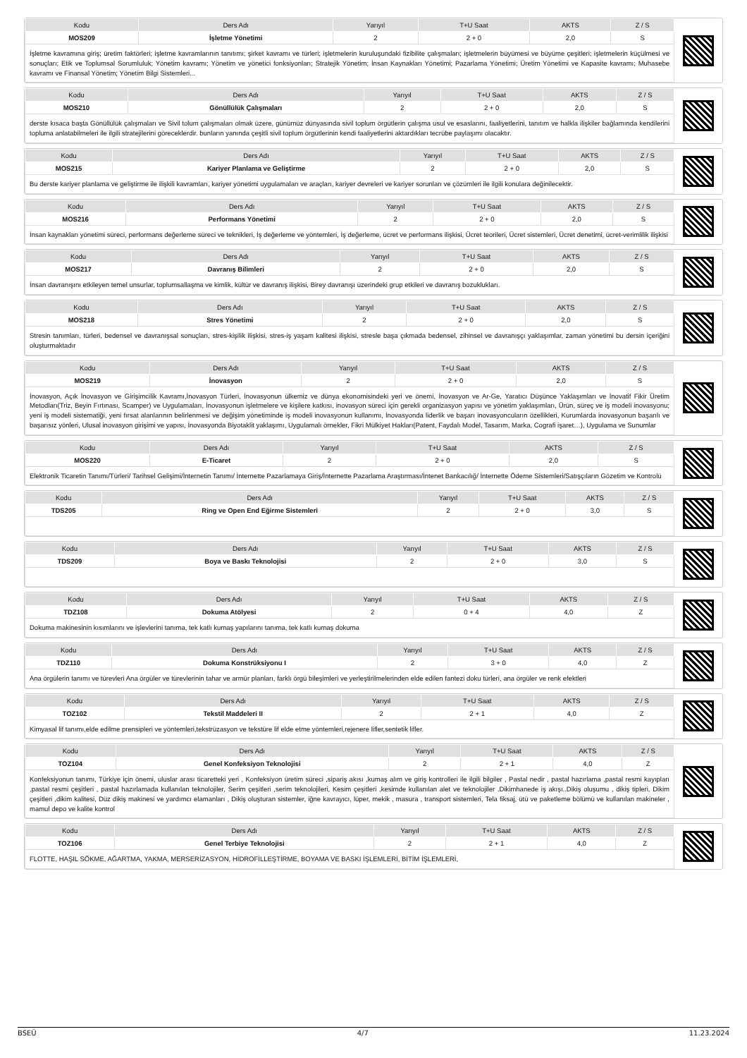| Kodu | Ders Adı | Yarıyıl | T+U Saat | AKTS | Z / S |
| --- | --- | --- | --- | --- | --- |
| MOS209 | İşletme Yönetimi | 2 | 2 + 0 | 2,0 | S |
| İşletme kavramına giriş; üretim faktörleri; işletme kavramlarının tanıtımı; şirket kavramı ve türleri; işletmelerin kuruluşundaki fizibilite çalışmaları; işletmelerin büyümesi ve büyüme çeşitleri; işletmelerin küçülmesi ve sonuçları; Etik ve Toplumsal Sorumluluk; Yönetim kavramı; Yönetim ve yönetici fonksiyonları; Stratejik Yönetim; İnsan Kaynakları Yönetimi; Pazarlama Yönetimi; Üretim Yönetimi ve Kapasite kavramı; Muhasebe kavramı ve Finansal Yönetim; Yönetim Bilgi Sistemleri... | | | | | |
| Kodu | Ders Adı | Yarıyıl | T+U Saat | AKTS | Z / S |
| --- | --- | --- | --- | --- | --- |
| MOS210 | Gönüllülük Çalışmaları | 2 | 2 + 0 | 2,0 | S |
| derste kısaca başta Gönüllülük çalışmaları ve Sivil tolum çalışmaları olmak üzere, günümüz dünyasında sivil toplum örgütlerin çalışma usul ve esaslarını, faaliyetlerini, tanıtım ve halkla ilişkiler bağlamında kendilerini topluma anlatabilmeleri ile ilgili stratejilerini göreceklerdir. bunların yanında çeşitli sivil toplum örgütlerinin kendi faaliyetlerini aktardıkları tecrübe paylaşımı olacaktır. | | | | | |
| Kodu | Ders Adı | Yarıyıl | T+U Saat | AKTS | Z / S |
| --- | --- | --- | --- | --- | --- |
| MOS215 | Kariyer Planlama ve Geliştirme | 2 | 2 + 0 | 2,0 | S |
| Bu derste kariyer planlama ve geliştirme ile ilişkili kavramları, kariyer yönetimi uygulamaları ve araçları, kariyer devreleri ve kariyer sorunları ve çözümleri ile ilgili konulara değinilecektir. | | | | | |
| Kodu | Ders Adı | Yarıyıl | T+U Saat | AKTS | Z / S |
| --- | --- | --- | --- | --- | --- |
| MOS216 | Performans Yönetimi | 2 | 2 + 0 | 2,0 | S |
| İnsan kaynakları yönetimi süreci, performans değerleme süreci ve teknikleri, İş değerleme ve yöntemleri, İş değerleme, ücret ve performans ilişkisi, Ücret teorileri, Ücret sistemleri, Ücret denetimi, ücret-verimlilik ilişkisi | | | | | |
| Kodu | Ders Adı | Yarıyıl | T+U Saat | AKTS | Z / S |
| --- | --- | --- | --- | --- | --- |
| MOS217 | Davranış Bilimleri | 2 | 2 + 0 | 2,0 | S |
| İnsan davranışını etkileyen temel unsurlar, toplumsallaşma ve kimlik, kültür ve davranış ilişkisi, Birey davranışı üzerindeki grup etkileri ve davranış bozuklukları. | | | | | |
| Kodu | Ders Adı | Yarıyıl | T+U Saat | AKTS | Z / S |
| --- | --- | --- | --- | --- | --- |
| MOS218 | Stres Yönetimi | 2 | 2 + 0 | 2,0 | S |
| Stresin tanımları, türleri, bedensel ve davranışsal sonuçları, stres-kişilik ilişkisi, stres-iş yaşam kalitesi ilişkisi, stresle başa çıkmada bedensel, zihinsel ve davranışçı yaklaşımlar, zaman yönetimi bu dersin içeriğini oluşturmaktadır | | | | | |
| Kodu | Ders Adı | Yarıyıl | T+U Saat | AKTS | Z / S |
| --- | --- | --- | --- | --- | --- |
| MOS219 | İnovasyon | 2 | 2 + 0 | 2,0 | S |
| İnovasyon, Açık İnovasyon ve Girişimcilik Kavramı,İnovasyon Türleri, İnovasyonun ülkemiz ve dünya ekonomisindeki yeri ve önemi, İnovasyon ve Ar-Ge, Yaratıcı Düşünce Yaklaşımları ve İnovatif Fikir Üretim Metodları(Triz, Beyin Fırtınası, Scamper) ve Uygulamaları, İnovasyonun işletmelere ve kişilere katkısı, inovasyon süreci için gerekli organizasyon yapısı ve yönetim yaklaşımları, Ürün, süreç ve iş modeli inovasyonu; yeni iş modeli sistematiği, yeni fırsat alanlarının belirlenmesi ve değişim yönetiminde iş modeli inovasyonun kullanımı, İnovasyonda liderlik ve başarı inovasyoncuların özellikleri, Kurumlarda inovasyonun başarılı ve başarısız yönleri, Ulusal inovasyon girişimi ve yapısı, İnovasyonda Biyotaklit yaklaşımı, Uygulamalı örnekler, Fikri Mülkiyet Hakları(Patent, Faydalı Model, Tasarım, Marka, Cografi işaret…), Uygulama ve Sunumlar | | | | | |
| Kodu | Ders Adı | Yarıyıl | T+U Saat | AKTS | Z / S |
| --- | --- | --- | --- | --- | --- |
| MOS220 | E-Ticaret | 2 | 2 + 0 | 2,0 | S |
| Elektronik Ticaretin Tanımı/Türleri/ Tarihsel Gelişimi/İnternetin Tanımı/ İnternette Pazarlamaya Giriş/İnternette Pazarlama Araştırması/İntenet Bankacılığ/ İnternette Ödeme Sistemleri/Satışçıların Gözetim ve Kontrolü | | | | | |
| Kodu | Ders Adı | Yarıyıl | T+U Saat | AKTS | Z / S |
| --- | --- | --- | --- | --- | --- |
| TDS205 | Ring ve Open End Eğirme Sistemleri | 2 | 2 + 0 | 3,0 | S |
| Kodu | Ders Adı | Yarıyıl | T+U Saat | AKTS | Z / S |
| --- | --- | --- | --- | --- | --- |
| TDS209 | Boya ve Baskı Teknolojisi | 2 | 2 + 0 | 3,0 | S |
| Kodu | Ders Adı | Yarıyıl | T+U Saat | AKTS | Z / S |
| --- | --- | --- | --- | --- | --- |
| TDZ108 | Dokuma Atölyesi | 2 | 0 + 4 | 4,0 | Z |
| Dokuma makinesinin kısımlarını ve işlevlerini tanıma, tek katlı kumaş yapılarını tanıma, tek katlı kumaş dokuma | | | | | |
| Kodu | Ders Adı | Yarıyıl | T+U Saat | AKTS | Z / S |
| --- | --- | --- | --- | --- | --- |
| TDZ110 | Dokuma Konstrüksiyonu I | 2 | 3 + 0 | 4,0 | Z |
| Ana örgülerin tanımı ve türevleri Ana örgüler ve türevlerinin tahar ve armür planları, farklı örgü bileşimleri ve yerleştirilmelerinden elde edilen fantezi doku türleri, ana örgüler ve renk efektleri | | | | | |
| Kodu | Ders Adı | Yarıyıl | T+U Saat | AKTS | Z / S |
| --- | --- | --- | --- | --- | --- |
| TOZ102 | Tekstil Maddeleri II | 2 | 2 + 1 | 4,0 | Z |
| Kimyasal lif tanımı,elde edilme prensipleri ve yöntemleri,tekstrüzasyon ve tekstüre lif elde etme yöntemleri,rejenere lifler,sentetik lifler. | | | | | |
| Kodu | Ders Adı | Yarıyıl | T+U Saat | AKTS | Z / S |
| --- | --- | --- | --- | --- | --- |
| TOZ104 | Genel Konfeksiyon Teknolojisi | 2 | 2 + 1 | 4,0 | Z |
| Konfeksiyonun tanımı, Türkiye için önemi, uluslar arası ticaretteki yeri , Konfeksiyon üretim süreci ,sipariş akısı ,kumaş alım ve giriş kontrolleri ile ilgili bilgiler , Pastal nedir , pastal hazırlama ,pastal resmi kayıpları ,pastal resmi çeşitleri , pastal hazırlamada kullanılan teknolojiler, Serim çeşitleri ,serim teknolojileri, Kesim çeşitleri ,kesimde kullanılan alet ve teknolojiler .Dikimhanede iş akışı..Dikiş oluşumu , dikiş tipleri, Dikim çeşitleri ,dikim kalitesi, Düz dikiş makinesi ve yardımcı elamanları , Dikiş oluşturan sistemler, iğne kavrayıcı, lüper, mekik , masura , transport sistemleri, Tela fiksaj, ütü ve paketleme bölümü ve kullanılan makineler , mamul depo ve kalite kontrol | | | | | |
| Kodu | Ders Adı | Yarıyıl | T+U Saat | AKTS | Z / S |
| --- | --- | --- | --- | --- | --- |
| TOZ106 | Genel Terbiye Teknolojisi | 2 | 2 + 1 | 4,0 | Z |
| FLOTTE, HAŞIL SÖKME, AĞARTMA, YAKMA, MERSERİZASYON, HİDROFİLLEŞTİRME, BOYAMA VE BASKI İŞLEMLERİ, BİTİM İŞLEMLERİ, | | | | | |
BSEÜ 4/7 11.23.2024